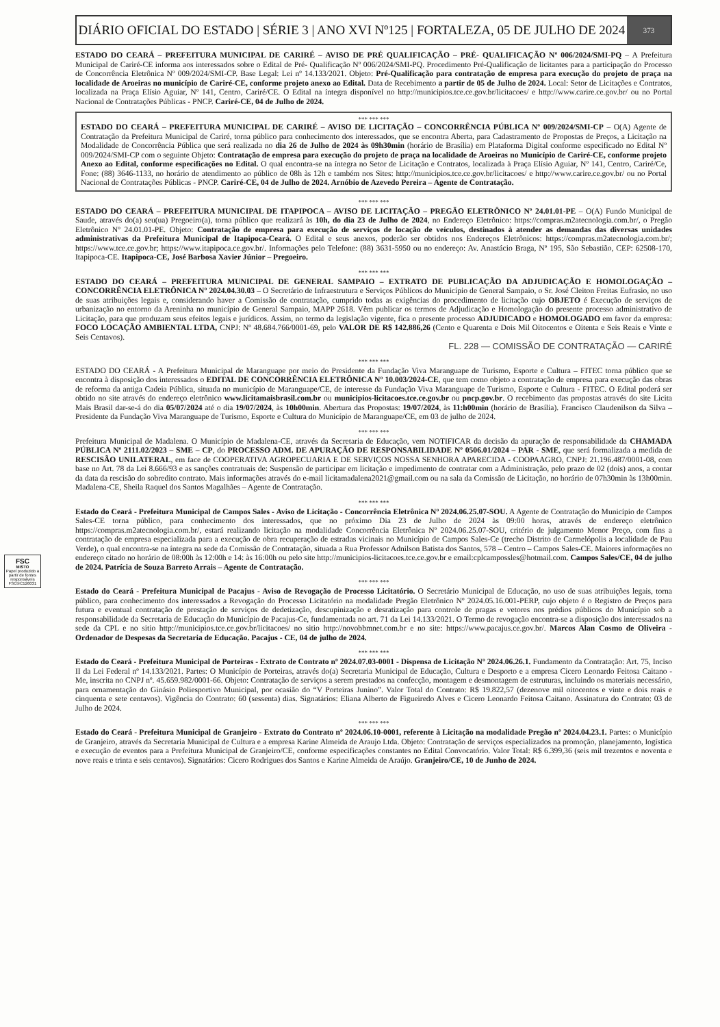FSC
MISTO
Papel produzido a partir de fontes responsáveis
FSC®C126031
DIÁRIO OFICIAL DO ESTADO | SÉRIE 3 | ANO XVI Nº125 | FORTALEZA, 05 DE JULHO DE 2024
373
ESTADO DO CEARÁ – PREFEITURA MUNICIPAL DE CARIRÉ – AVISO DE PRÉ QUALIFICAÇÃO – PRÉ- QUALIFICAÇÃO Nº 006/2024/SMI-PQ – A Prefeitura Municipal de Cariré-CE informa aos interessados sobre o Edital de Pré- Qualificação Nº 006/2024/SMI-PQ. Procedimento Pré-Qualificação de licitantes para a participação do Processo de Concorrência Eletrônica Nº 009/2024/SMI-CP. Base Legal: Lei nº 14.133/2021. Objeto: Pré-Qualificação para contratação de empresa para execução do projeto de praça na localidade de Aroeiras no município de Cariré-CE, conforme projeto anexo ao Edital. Data de Recebimento a partir de 05 de Julho de 2024. Local: Setor de Licitações e Contratos, localizada na Praça Elísio Aguiar, Nº 141, Centro, Cariré/CE. O Edital na íntegra disponível no http://municipios.tce.ce.gov.br/licitacoes/ e http://www.carire.ce.gov.br/ ou no Portal Nacional de Contratações Públicas - PNCP. Cariré-CE, 04 de Julho de 2024.
*** *** ***
ESTADO DO CEARÁ – PREFEITURA MUNICIPAL DE CARIRÉ – AVISO DE LICITAÇÃO – CONCORRÊNCIA PÚBLICA Nº 009/2024/SMI-CP – O(A) Agente de Contratação da Prefeitura Municipal de Cariré, torna público para conhecimento dos interessados, que se encontra Aberta, para Cadastramento de Propostas de Preços, a Licitação na Modalidade de Concorrência Pública que será realizada no dia 26 de Julho de 2024 às 09h30min (horário de Brasília) em Plataforma Digital conforme especificado no Edital Nº 009/2024/SMI-CP com o seguinte Objeto: Contratação de empresa para execução do projeto de praça na localidade de Aroeiras no Município de Cariré-CE, conforme projeto Anexo ao Edital, conforme especificações no Edital. O qual encontra-se na íntegra no Setor de Licitação e Contratos, localizada à Praça Elísio Aguiar, Nº 141, Centro, Cariré/Ce, Fone: (88) 3646-1133, no horário de atendimento ao público de 08h às 12h e também nos Sites: http://municipios.tce.ce.gov.br/licitacoes/ e http://www.carire.ce.gov.br/ ou no Portal Nacional de Contratações Públicas - PNCP. Cariré-CE, 04 de Julho de 2024. Arnóbio de Azevedo Pereira – Agente de Contratação.
*** *** ***
ESTADO DO CEARÁ – PREFEITURA MUNICIPAL DE ITAPIPOCA – AVISO DE LICITAÇÃO – PREGÃO ELETRÔNICO Nº 24.01.01-PE – O(A) Fundo Municipal de Saude, através do(a) seu(ua) Pregoeiro(a), torna público que realizará às 10h, do dia 23 de Julho de 2024, no Endereço Eletrônico: https://compras.m2atecnologia.com.br/, o Pregão Eletrônico Nº 24.01.01-PE. Objeto: Contratação de empresa para execução de serviços de locação de veículos, destinados à atender as demandas das diversas unidades administrativas da Prefeitura Municipal de Itapipoca-Ceará. O Edital e seus anexos, poderão ser obtidos nos Endereços Eletrônicos: https://compras.m2atecnologia.com.br/; https://www.tce.ce.gov.br; https://www.itapipoca.ce.gov.br/. Informações pelo Telefone: (88) 3631-5950 ou no endereço: Av. Anastácio Braga, Nº 195, São Sebastião, CEP: 62508-170, Itapipoca-CE. Itapipoca-CE, José Barbosa Xavier Júnior – Pregoeiro.
*** *** ***
ESTADO DO CEARÁ – PREFEITURA MUNICIPAL DE GENERAL SAMPAIO – EXTRATO DE PUBLICAÇÃO DA ADJUDICAÇÃO E HOMOLOGAÇÃO – CONCORRÊNCIA ELETRÔNICA Nº 2024.04.30.03 – O Secretário de Infraestrutura e Serviços Públicos do Município de General Sampaio, o Sr. José Cleiton Freitas Eufrasio, no uso de suas atribuições legais e, considerando haver a Comissão de contratação, cumprido todas as exigências do procedimento de licitação cujo OBJETO é Execução de serviços de urbanização no entorno da Areninha no município de General Sampaio, MAPP 2618. Vêm publicar os termos de Adjudicação e Homologação do presente processo administrativo de Licitação, para que produzam seus efeitos legais e jurídicos. Assim, no termo da legislação vigente, fica o presente processo ADJUDICADO e HOMOLOGADO em favor da empresa: FOCO LOCAÇÃO AMBIENTAL LTDA, CNPJ: Nº 48.684.766/0001-69, pelo VALOR DE R$ 142.886,26 (Cento e Quarenta e Dois Mil Oitocentos e Oitenta e Seis Reais e Vinte e Seis Centavos).
FL. 228 — COMISSÃO DE CONTRATAÇÃO — CARIRÉ
*** *** ***
ESTADO DO CEARÁ - A Prefeitura Municipal de Maranguape por meio do Presidente da Fundação Viva Maranguape de Turismo, Esporte e Cultura – FITEC torna público que se encontra à disposição dos interessados o EDITAL DE CONCORRÊNCIA ELETRÔNICA Nº 10.003/2024-CE, que tem como objeto a contratação de empresa para execução das obras de reforma da antiga Cadeia Pública, situada no município de Maranguape/CE, de interesse da Fundação Viva Maranguape de Turismo, Esporte e Cultura - FITEC. O Edital poderá ser obtido no site através do endereço eletrônico www.licitamaisbrasil.com.br ou municipios-licitacoes.tce.ce.gov.br ou pncp.gov.br. O recebimento das propostas através do site Licita Mais Brasil dar-se-á do dia 05/07/2024 até o dia 19/07/2024, às 10h00min. Abertura das Propostas: 19/07/2024, às 11:h00min (horário de Brasília). Francisco Claudenilson da Silva – Presidente da Fundação Viva Maranguape de Turismo, Esporte e Cultura do Município de Maranguape/CE, em 03 de julho de 2024.
*** *** ***
Prefeitura Municipal de Madalena. O Município de Madalena-CE, através da Secretaria de Educação, vem NOTIFICAR da decisão da apuração de responsabilidade da CHAMADA PÚBLICA Nº 2111.02/2023 – SME – CP, do PROCESSO ADM. DE APURAÇÃO DE RESPONSABILIDADE Nº 0506.01/2024 – PAR - SME, que será formalizada a medida de RESCISÃO UNILATERAL, em face de COOPERATIVA AGROPECUARIA E DE SERVIÇOS NOSSA SENHORA APARECIDA - COOPAAGRO, CNPJ: 21.196.487/0001-08, com base no Art. 78 da Lei 8.666/93 e as sanções contratuais de: Suspensão de participar em licitação e impedimento de contratar com a Administração, pelo prazo de 02 (dois) anos, a contar da data da rescisão do sobredito contrato. Mais informações através do e-mail licitamadalena2021@gmail.com ou na sala da Comissão de Licitação, no horário de 07h30min às 13h00min. Madalena-CE, Sheila Raquel dos Santos Magalhães – Agente de Contratação.
*** *** ***
Estado do Ceará - Prefeitura Municipal de Campos Sales - Aviso de Licitação - Concorrência Eletrônica Nº 2024.06.25.07-SOU. A Agente de Contratação do Município de Campos Sales-CE torna público, para conhecimento dos interessados, que no próximo Dia 23 de Julho de 2024 às 09:00 horas, através de endereço eletrônico https://compras.m2atecnologia.com.br/, estará realizando licitação na modalidade Concorrência Eletrônica Nº 2024.06.25.07-SOU, critério de julgamento Menor Preço, com fins a contratação de empresa especializada para a execução de obra recuperação de estradas vicinais no Município de Campos Sales-Ce (trecho Distrito de Carmelópolis a localidade de Pau Verde), o qual encontra-se na íntegra na sede da Comissão de Contratação, situada a Rua Professor Adnilson Batista dos Santos, 578 – Centro – Campos Sales-CE. Maiores informações no endereço citado no horário de 08:00h às 12:00h e 14: às 16:00h ou pelo site http://municipios-licitacoes.tce.ce.gov.br e email:cplcampossles@hotmail.com. Campos Sales/CE, 04 de julho de 2024. Patrícia de Souza Barreto Arrais – Agente de Contratação.
*** *** ***
Estado do Ceará - Prefeitura Municipal de Pacajus - Aviso de Revogação de Processo Licitatório. O Secretário Municipal de Educação, no uso de suas atribuições legais, torna público, para conhecimento dos interessados a Revogação do Processo Licitatório na modalidade Pregão Eletrônico Nº 2024.05.16.001-PERP, cujo objeto é o Registro de Preços para futura e eventual contratação de prestação de serviços de dedetização, descupinização e desratização para controle de pragas e vetores nos prédios públicos do Município sob a responsabilidade da Secretaria de Educação do Município de Pacajus-Ce, fundamentada no art. 71 da Lei 14.133/2021. O Termo de revogação encontra-se a disposição dos interessados na sede da CPL e no sitio http://municipios.tce.ce.gov.br/licitacoes/ no sitio http://novobbmnet.com.br e no site: https://www.pacajus.ce.gov.br/. Marcos Alan Cosmo de Oliveira - Ordenador de Despesas da Secretaria de Educação. Pacajus - CE, 04 de julho de 2024.
*** *** ***
Estado do Ceará - Prefeitura Municipal de Porteiras - Extrato de Contrato nº 2024.07.03-0001 - Dispensa de Licitação Nº 2024.06.26.1. Fundamento da Contratação: Art. 75, Inciso II da Lei Federal nº 14.133/2021. Partes: O Município de Porteiras, através do(a) Secretaria Municipal de Educação, Cultura e Desporto e a empresa Cicero Leonardo Feitosa Caitano - Me, inscrita no CNPJ nº. 45.659.982/0001-66. Objeto: Contratação de serviços a serem prestados na confecção, montagem e desmontagem de estruturas, incluindo os materiais necessário, para ornamentação do Ginásio Poliesportivo Municipal, por ocasião do “V Porteiras Junino”. Valor Total do Contrato: R$ 19.822,57 (dezenove mil oitocentos e vinte e dois reais e cinquenta e sete centavos). Vigência do Contrato: 60 (sessenta) dias. Signatários: Eliana Alberto de Figueiredo Alves e Cicero Leonardo Feitosa Caitano. Assinatura do Contrato: 03 de Julho de 2024.
*** *** ***
Estado do Ceará - Prefeitura Municipal de Granjeiro - Extrato do Contrato nº 2024.06.10-0001, referente à Licitação na modalidade Pregão nº 2024.04.23.1. Partes: o Município de Granjeiro, através da Secretaria Municipal de Cultura e a empresa Karine Almeida de Araujo Ltda. Objeto: Contratação de serviços especializados na promoção, planejamento, logística e execução de eventos para a Prefeitura Municipal de Granjeiro/CE, conforme especificações constantes no Edital Convocatório. Valor Total: R$ 6.399,36 (seis mil trezentos e noventa e nove reais e trinta e seis centavos). Signatários: Cicero Rodrigues dos Santos e Karine Almeida de Araújo. Granjeiro/CE, 10 de Junho de 2024.